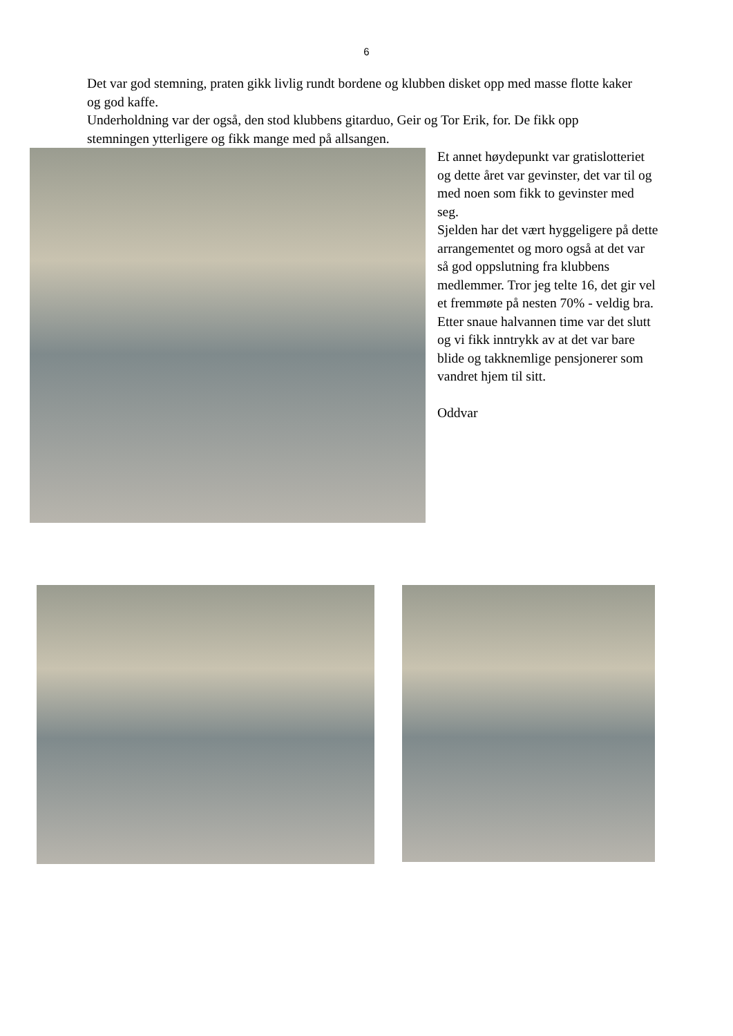6
Det var god stemning, praten gikk livlig rundt bordene og klubben disket opp med masse flotte kaker og god kaffe.
Underholdning var der også, den stod klubbens gitarduo, Geir og Tor Erik, for. De fikk opp stemningen ytterligere og fikk mange med på allsangen.
Et annet høydepunkt var gratislotteriet og dette året var gevinster, det var til og med noen som fikk to gevinster med seg.
Sjelden har det vært hyggeligere på dette arrangementet og moro også at det var så god oppslutning fra klubbens medlemmer. Tror jeg telte 16, det gir vel et fremmøte på nesten 70% - veldig bra.
Etter snaue halvannen time var det slutt og vi fikk inntrykk av at det var bare blide og takknemlige pensjonerer som vandret hjem til sitt.
Oddvar